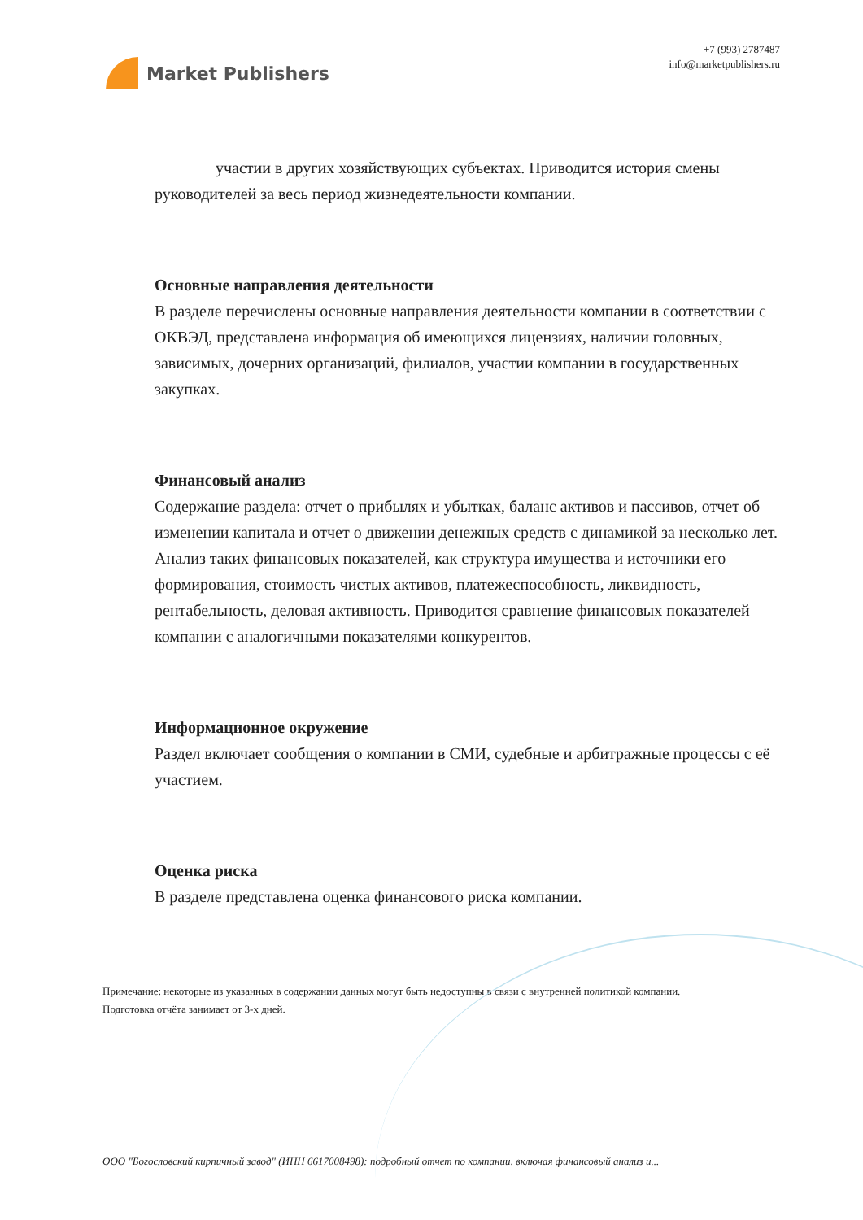Market Publishers
+7 (993) 2787487
info@marketpublishers.ru
участии в других хозяйствующих субъектах. Приводится история смены руководителей за весь период жизнедеятельности компании.
Основные направления деятельности
В разделе перечислены основные направления деятельности компании в соответствии с ОКВЭД, представлена информация об имеющихся лицензиях, наличии головных, зависимых, дочерних организаций, филиалов, участии компании в государственных закупках.
Финансовый анализ
Содержание раздела: отчет о прибылях и убытках, баланс активов и пассивов, отчет об изменении капитала и отчет о движении денежных средств с динамикой за несколько лет. Анализ таких финансовых показателей, как структура имущества и источники его формирования, стоимость чистых активов, платежеспособность, ликвидность, рентабельность, деловая активность. Приводится сравнение финансовых показателей компании с аналогичными показателями конкурентов.
Информационное окружение
Раздел включает сообщения о компании в СМИ, судебные и арбитражные процессы с её участием.
Оценка риска
В разделе представлена оценка финансового риска компании.
Примечание: некоторые из указанных в содержании данных могут быть недоступны в связи с внутренней политикой компании.
Подготовка отчёта занимает от 3-х дней.
ООО "Богословский кирпичный завод" (ИНН 6617008498): подробный отчет по компании, включая финансовый анализ и...